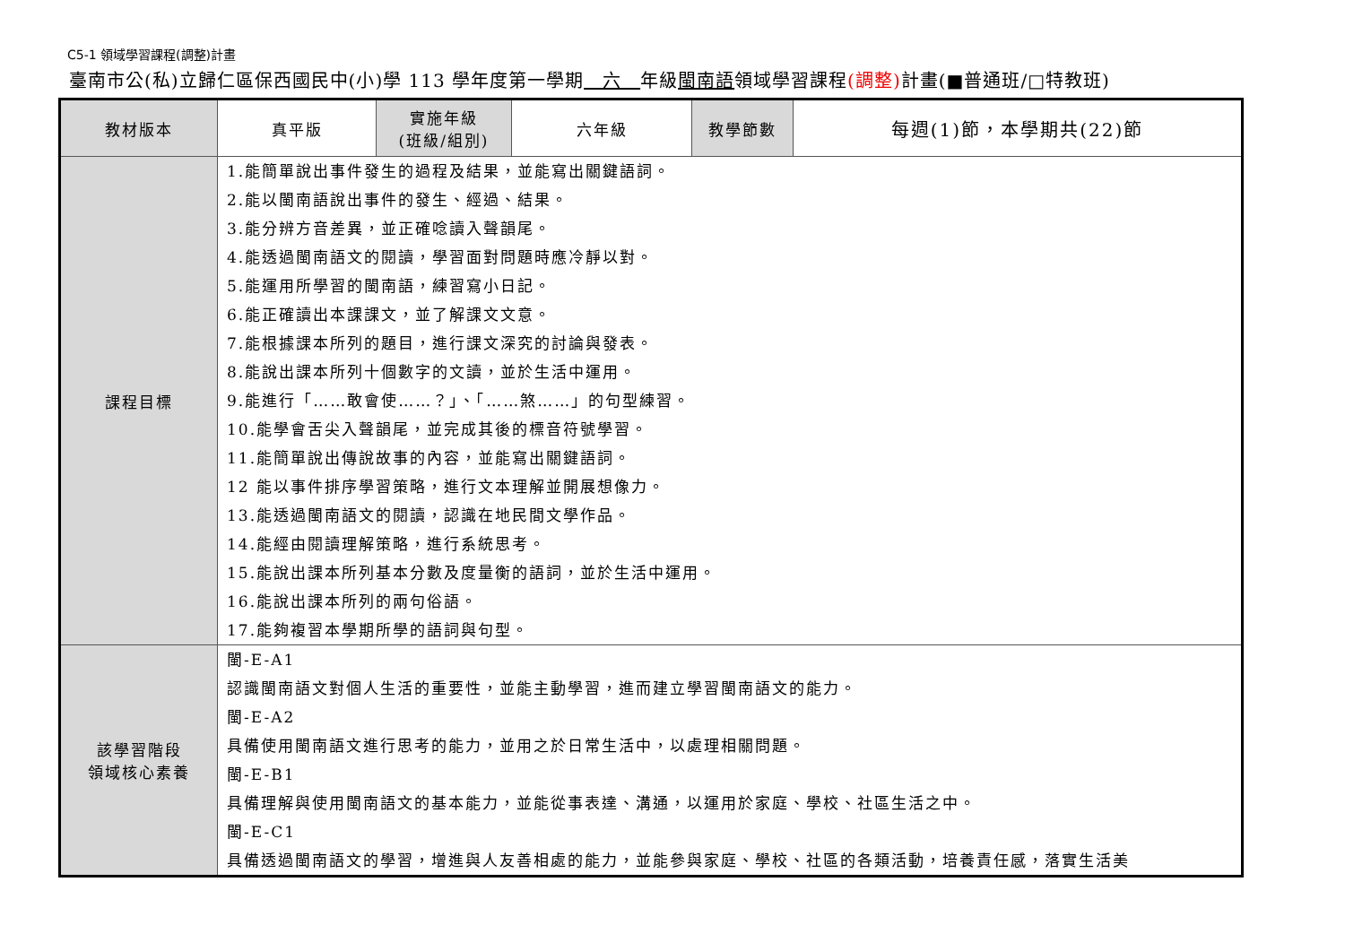C5-1 領域學習課程(調整)計畫
臺南市公(私)立歸仁區保西國民中(小)學 113 學年度第一學期　六　年級閩南語領域學習課程(調整) 計畫(■普通班/□特教班)
| 教材版本 | 真平版 | 實施年級 (班級/組別) | 六年級 | 教學節數 | 每週(1)節，本學期共(22)節 |
| 課程目標 | 1.能簡單說出事件發生的過程及結果，並能寫出關鍵語詞。 2.能以閩南語說出事件的發生、經過、結果。 3.能分辨方音差異，並正確唸讀入聲韻尾。 4.能透過閩南語文的閱讀，學習面對問題時應冷靜以對。 5.能運用所學習的閩南語，練習寫小日記。 6.能正確讀出本課課文，並了解課文文意。 7.能根據課本所列的題目，進行課文深究的討論與發表。 8.能說出課本所列十個數字的文讀，並於生活中運用。 9.能進行「……敢會使……？」、「……煞……」的句型練習。 10.能學會舌尖入聲韻尾，並完成其後的標音符號學習。 11.能簡單說出傳說故事的內容，並能寫出關鍵語詞。 12 能以事件排序學習策略，進行文本理解並開展想像力。 13.能透過閩南語文的閱讀，認識在地民間文學作品。 14.能經由閱讀理解策略，進行系統思考。 15.能說出課本所列基本分數及度量衡的語詞，並於生活中運用。 16.能說出課本所列的兩句俗語。 17.能夠複習本學期所學的語詞與句型。 | | | | |
| 該學習階段 領域核心素養 | 閩-E-A1 認識閩南語文對個人生活的重要性，並能主動學習，進而建立學習閩南語文的能力。 閩-E-A2 具備使用閩南語文進行思考的能力，並用之於日常生活中，以處理相關問題。 閩-E-B1 具備理解與使用閩南語文的基本能力，並能從事表達、溝通，以運用於家庭、學校、社區生活之中。 閩-E-C1 具備透過閩南語文的學習，增進與人友善相處的能力，並能參與家庭、學校、社區的各類活動，培養責任感，落實生活美 | | | | |